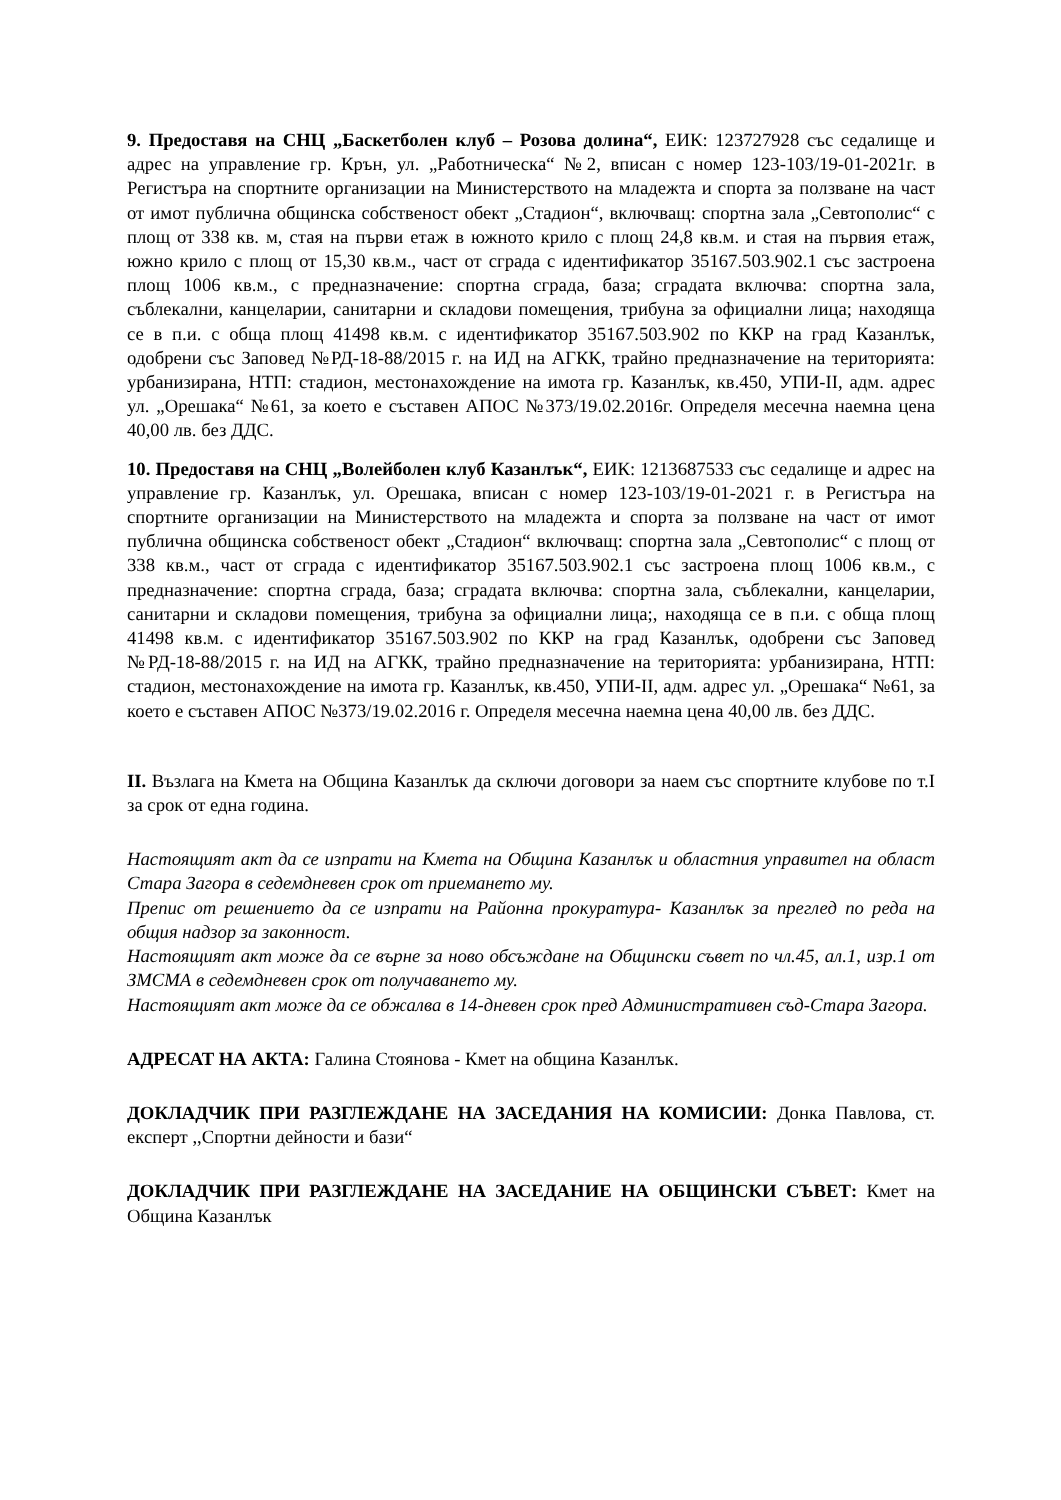9. Предоставя на СНЦ „Баскетболен клуб – Розова долина“, ЕИК: 123727928 със седалище и адрес на управление гр. Крън, ул. „Работническа“ №2, вписан с номер 123-103/19-01-2021г. в Регистъра на спортните организации на Министерството на младежта и спорта за ползване на част от имот публична общинска собственост обект „Стадион“, включващ: спортна зала „Севтополис“ с площ от 338 кв. м, стая на първи етаж в южното крило с площ 24,8 кв.м. и стая на първия етаж, южно крило с площ от 15,30 кв.м., част от сграда с идентификатор 35167.503.902.1 със застроена площ 1006 кв.м., с предназначение: спортна сграда, база; сградата включва: спортна зала, съблекални, канцеларии, санитарни и складови помещения, трибуна за официални лица; находяща се в п.и. с обща площ 41498 кв.м. с идентификатор 35167.503.902 по ККР на град Казанлък, одобрени със Заповед №РД-18-88/2015 г. на ИД на АГКК, трайно предназначение на територията: урбанизирана, НТП: стадион, местонахождение на имота гр. Казанлък, кв.450, УПИ-II, адм. адрес ул. „Орешака“ №61, за което е съставен АПОС №373/19.02.2016г. Определя месечна наемна цена 40,00 лв. без ДДС.
10. Предоставя на СНЦ „Волейболен клуб Казанлък“, ЕИК: 1213687533 със седалище и адрес на управление гр. Казанлък, ул. Орешака, вписан с номер 123-103/19-01-2021 г. в Регистъра на спортните организации на Министерството на младежта и спорта за ползване на част от имот публична общинска собственост обект „Стадион“ включващ: спортна зала „Севтополис“ с площ от 338 кв.м., част от сграда с идентификатор 35167.503.902.1 със застроена площ 1006 кв.м., с предназначение: спортна сграда, база; сградата включва: спортна зала, съблекални, канцеларии, санитарни и складови помещения, трибуна за официални лица;, находяща се в п.и. с обща площ 41498 кв.м. с идентификатор 35167.503.902 по ККР на град Казанлък, одобрени със Заповед №РД-18-88/2015 г. на ИД на АГКК, трайно предназначение на територията: урбанизирана, НТП: стадион, местонахождение на имота гр. Казанлък, кв.450, УПИ-II, адм. адрес ул. „Орешака“ №61, за което е съставен АПОС №373/19.02.2016 г. Определя месечна наемна цена 40,00 лв. без ДДС.
II. Възлага на Кмета на Община Казанлък да сключи договори за наем със спортните клубове по т.I за срок от една година.
Настоящият акт да се изпрати на Кмета на Община Казанлък и областния управител на област Стара Загора в седемдневен срок от приемането му.
Препис от решението да се изпрати на Районна прокуратура- Казанлък за преглед по реда на общия надзор за законност.
Настоящият акт може да се върне за ново обсъждане на Общински съвет по чл.45, ал.1, изр.1 от ЗМСМА в седемдневен срок от получаването му.
Настоящият акт може да се обжалва в 14-дневен срок пред Административен съд-Стара Загора.
АДРЕСАТ НА АКТА: Галина Стоянова - Кмет на община Казанлък.
ДОКЛАДЧИК ПРИ РАЗГЛЕЖДАНЕ НА ЗАСЕДАНИЯ НА КОМИСИИ: Донка Павлова, ст. експерт ,,Спортни дейности и бази“
ДОКЛАДЧИК ПРИ РАЗГЛЕЖДАНЕ НА ЗАСЕДАНИЕ НА ОБЩИНСКИ СЪВЕТ: Кмет на Община Казанлък